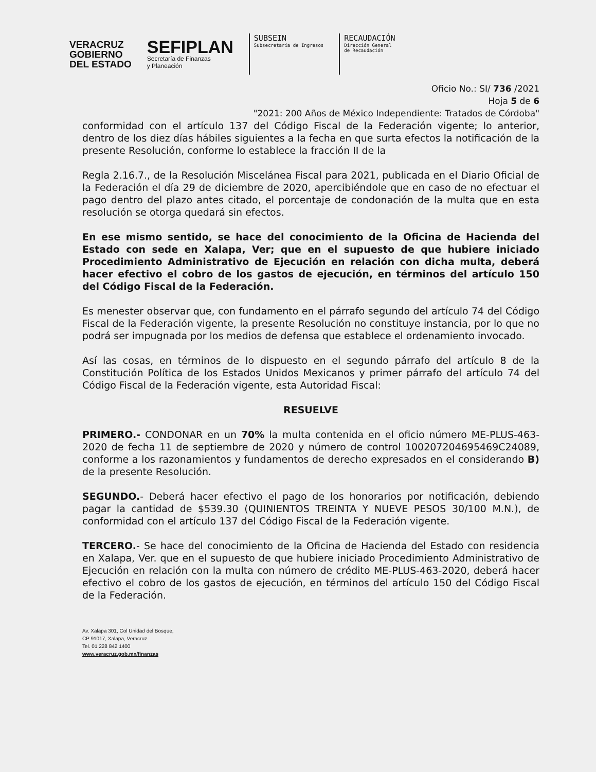VERACRUZ
GOBIERNO
DEL ESTADO
SEFIPLAN
Secretaría de Finanzas
y Planeación
SUBSEIN
Subsecretaría de Ingresos
RECAUDACIÓN
Dirección General
de Recaudación
Oficio No.: SI/ 736 /2021
Hoja 5 de 6
"2021: 200 Años de México Independiente: Tratados de Córdoba"
conformidad con el artículo 137 del Código Fiscal de la Federación vigente; lo anterior, dentro de los diez días hábiles siguientes a la fecha en que surta efectos la notificación de la presente Resolución, conforme lo establece la fracción II de la
Regla 2.16.7., de la Resolución Miscelánea Fiscal para 2021, publicada en el Diario Oficial de la Federación el día 29 de diciembre de 2020, apercibiéndole que en caso de no efectuar el pago dentro del plazo antes citado, el porcentaje de condonación de la multa que en esta resolución se otorga quedará sin efectos.
En ese mismo sentido, se hace del conocimiento de la Oficina de Hacienda del Estado con sede en Xalapa, Ver; que en el supuesto de que hubiere iniciado Procedimiento Administrativo de Ejecución en relación con dicha multa, deberá hacer efectivo el cobro de los gastos de ejecución, en términos del artículo 150 del Código Fiscal de la Federación.
Es menester observar que, con fundamento en el párrafo segundo del artículo 74 del Código Fiscal de la Federación vigente, la presente Resolución no constituye instancia, por lo que no podrá ser impugnada por los medios de defensa que establece el ordenamiento invocado.
Así las cosas, en términos de lo dispuesto en el segundo párrafo del artículo 8 de la Constitución Política de los Estados Unidos Mexicanos y primer párrafo del artículo 74 del Código Fiscal de la Federación vigente, esta Autoridad Fiscal:
RESUELVE
PRIMERO.- CONDONAR en un 70% la multa contenida en el oficio número ME-PLUS-463-2020 de fecha 11 de septiembre de 2020 y número de control 100207204695469C24089, conforme a los razonamientos y fundamentos de derecho expresados en el considerando B) de la presente Resolución.
SEGUNDO.- Deberá hacer efectivo el pago de los honorarios por notificación, debiendo pagar la cantidad de $539.30 (QUINIENTOS TREINTA Y NUEVE PESOS 30/100 M.N.), de conformidad con el artículo 137 del Código Fiscal de la Federación vigente.
TERCERO.- Se hace del conocimiento de la Oficina de Hacienda del Estado con residencia en Xalapa, Ver. que en el supuesto de que hubiere iniciado Procedimiento Administrativo de Ejecución en relación con la multa con número de crédito ME-PLUS-463-2020, deberá hacer efectivo el cobro de los gastos de ejecución, en términos del artículo 150 del Código Fiscal de la Federación.
Av. Xalapa 301, Col Unidad del Bosque,
CP 91017, Xalapa, Veracruz
Tel. 01 228 842 1400
www.veracruz.gob.mx/finanzas